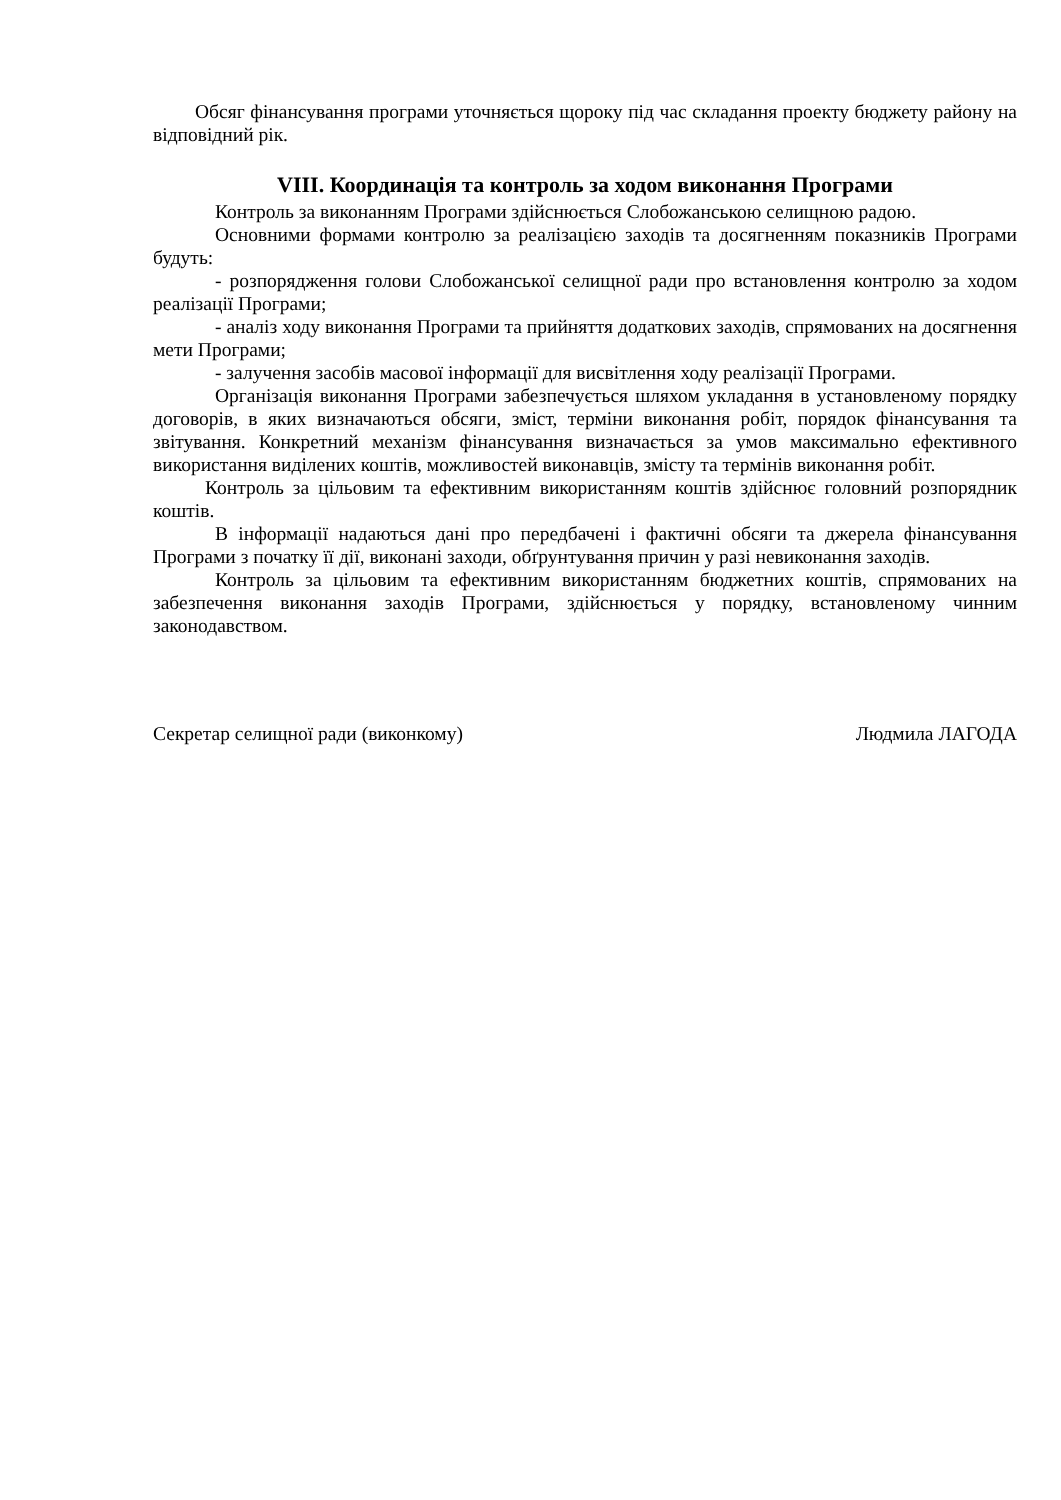Обсяг фінансування програми уточняється щороку під час складання проекту бюджету району на відповідний рік.
VIII. Координація та контроль за ходом виконання Програми
Контроль за виконанням Програми здійснюється Слобожанською селищною радою.
Основними формами контролю за реалізацією заходів та досягненням показників Програми будуть:
- розпорядження голови Слобожанської селищної ради про встановлення контролю за ходом реалізації Програми;
- аналіз ходу виконання Програми та прийняття додаткових заходів, спрямованих на досягнення мети Програми;
- залучення засобів масової інформації для висвітлення ходу реалізації Програми.
Організація виконання Програми забезпечується шляхом укладання в установленому порядку договорів, в яких визначаються обсяги, зміст, терміни виконання робіт, порядок фінансування та звітування. Конкретний механізм фінансування визначається за умов максимально ефективного використання виділених коштів, можливостей виконавців, змісту та термінів виконання робіт.
Контроль за цільовим та ефективним використанням коштів здійснює головний розпорядник коштів.
В інформації надаються дані про передбачені і фактичні обсяги та джерела фінансування Програми з початку її дії, виконані заходи, обґрунтування причин у разі невиконання заходів.
Контроль за цільовим та ефективним використанням бюджетних коштів, спрямованих на забезпечення виконання заходів Програми, здійснюється у порядку, встановленому чинним законодавством.
Секретар селищної ради (виконкому) Людмила ЛАГОДА